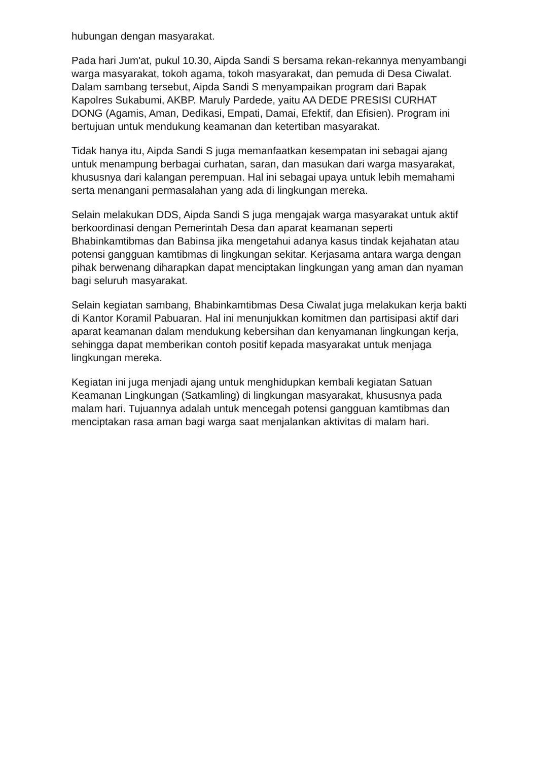hubungan dengan masyarakat.
Pada hari Jum'at, pukul 10.30, Aipda Sandi S bersama rekan-rekannya menyambangi warga masyarakat, tokoh agama, tokoh masyarakat, dan pemuda di Desa Ciwalat. Dalam sambang tersebut, Aipda Sandi S menyampaikan program dari Bapak Kapolres Sukabumi, AKBP. Maruly Pardede, yaitu AA DEDE PRESISI CURHAT DONG (Agamis, Aman, Dedikasi, Empati, Damai, Efektif, dan Efisien). Program ini bertujuan untuk mendukung keamanan dan ketertiban masyarakat.
Tidak hanya itu, Aipda Sandi S juga memanfaatkan kesempatan ini sebagai ajang untuk menampung berbagai curhatan, saran, dan masukan dari warga masyarakat, khususnya dari kalangan perempuan. Hal ini sebagai upaya untuk lebih memahami serta menangani permasalahan yang ada di lingkungan mereka.
Selain melakukan DDS, Aipda Sandi S juga mengajak warga masyarakat untuk aktif berkoordinasi dengan Pemerintah Desa dan aparat keamanan seperti Bhabinkamtibmas dan Babinsa jika mengetahui adanya kasus tindak kejahatan atau potensi gangguan kamtibmas di lingkungan sekitar. Kerjasama antara warga dengan pihak berwenang diharapkan dapat menciptakan lingkungan yang aman dan nyaman bagi seluruh masyarakat.
Selain kegiatan sambang, Bhabinkamtibmas Desa Ciwalat juga melakukan kerja bakti di Kantor Koramil Pabuaran. Hal ini menunjukkan komitmen dan partisipasi aktif dari aparat keamanan dalam mendukung kebersihan dan kenyamanan lingkungan kerja, sehingga dapat memberikan contoh positif kepada masyarakat untuk menjaga lingkungan mereka.
Kegiatan ini juga menjadi ajang untuk menghidupkan kembali kegiatan Satuan Keamanan Lingkungan (Satkamling) di lingkungan masyarakat, khususnya pada malam hari. Tujuannya adalah untuk mencegah potensi gangguan kamtibmas dan menciptakan rasa aman bagi warga saat menjalankan aktivitas di malam hari.